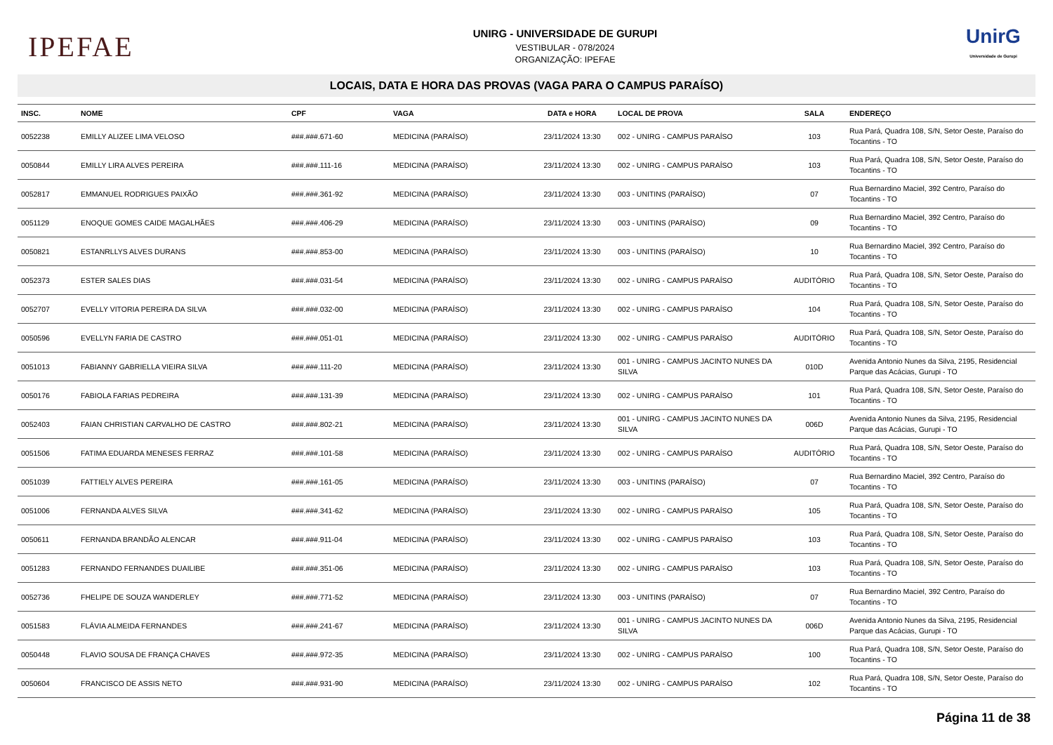IPEFAE
UNIRG - UNIVERSIDADE DE GURUPI
VESTIBULAR - 078/2024
ORGANIZAÇÃO: IPEFAE
UnirG
Universidade de Gurupi
LOCAIS, DATA E HORA DAS PROVAS (VAGA PARA O CAMPUS PARAÍSO)
| INSC. | NOME | CPF | VAGA | DATA e HORA | LOCAL DE PROVA | SALA | ENDEREÇO |
| --- | --- | --- | --- | --- | --- | --- | --- |
| 0052238 | EMILLY ALIZEE LIMA VELOSO | ###.###.671-60 | MEDICINA (PARAÍSO) | 23/11/2024 13:30 | 002 - UNIRG - CAMPUS PARAÍSO | 103 | Rua Pará, Quadra 108, S/N, Setor Oeste, Paraíso do Tocantins - TO |
| 0050844 | EMILLY LIRA ALVES PEREIRA | ###.###.111-16 | MEDICINA (PARAÍSO) | 23/11/2024 13:30 | 002 - UNIRG - CAMPUS PARAÍSO | 103 | Rua Pará, Quadra 108, S/N, Setor Oeste, Paraíso do Tocantins - TO |
| 0052817 | EMMANUEL RODRIGUES PAIXÃO | ###.###.361-92 | MEDICINA (PARAÍSO) | 23/11/2024 13:30 | 003 - UNITINS (PARAÍSO) | 07 | Rua Bernardino Maciel, 392 Centro, Paraíso do Tocantins - TO |
| 0051129 | ENOQUE GOMES CAIDE MAGALHÃES | ###.###.406-29 | MEDICINA (PARAÍSO) | 23/11/2024 13:30 | 003 - UNITINS (PARAÍSO) | 09 | Rua Bernardino Maciel, 392 Centro, Paraíso do Tocantins - TO |
| 0050821 | ESTANRLLYS ALVES DURANS | ###.###.853-00 | MEDICINA (PARAÍSO) | 23/11/2024 13:30 | 003 - UNITINS (PARAÍSO) | 10 | Rua Bernardino Maciel, 392 Centro, Paraíso do Tocantins - TO |
| 0052373 | ESTER SALES DIAS | ###.###.031-54 | MEDICINA (PARAÍSO) | 23/11/2024 13:30 | 002 - UNIRG - CAMPUS PARAÍSO | AUDITÓRIO | Rua Pará, Quadra 108, S/N, Setor Oeste, Paraíso do Tocantins - TO |
| 0052707 | EVELLY VITORIA PEREIRA DA SILVA | ###.###.032-00 | MEDICINA (PARAÍSO) | 23/11/2024 13:30 | 002 - UNIRG - CAMPUS PARAÍSO | 104 | Rua Pará, Quadra 108, S/N, Setor Oeste, Paraíso do Tocantins - TO |
| 0050596 | EVELLYN FARIA DE CASTRO | ###.###.051-01 | MEDICINA (PARAÍSO) | 23/11/2024 13:30 | 002 - UNIRG - CAMPUS PARAÍSO | AUDITÓRIO | Rua Pará, Quadra 108, S/N, Setor Oeste, Paraíso do Tocantins - TO |
| 0051013 | FABIANNY GABRIELLA VIEIRA SILVA | ###.###.111-20 | MEDICINA (PARAÍSO) | 23/11/2024 13:30 | 001 - UNIRG - CAMPUS JACINTO NUNES DA SILVA | 010D | Avenida Antonio Nunes da Silva, 2195, Residencial Parque das Acácias, Gurupi - TO |
| 0050176 | FABIOLA FARIAS PEDREIRA | ###.###.131-39 | MEDICINA (PARAÍSO) | 23/11/2024 13:30 | 002 - UNIRG - CAMPUS PARAÍSO | 101 | Rua Pará, Quadra 108, S/N, Setor Oeste, Paraíso do Tocantins - TO |
| 0052403 | FAIAN CHRISTIAN CARVALHO DE CASTRO | ###.###.802-21 | MEDICINA (PARAÍSO) | 23/11/2024 13:30 | 001 - UNIRG - CAMPUS JACINTO NUNES DA SILVA | 006D | Avenida Antonio Nunes da Silva, 2195, Residencial Parque das Acácias, Gurupi - TO |
| 0051506 | FATIMA EDUARDA MENESES FERRAZ | ###.###.101-58 | MEDICINA (PARAÍSO) | 23/11/2024 13:30 | 002 - UNIRG - CAMPUS PARAÍSO | AUDITÓRIO | Rua Pará, Quadra 108, S/N, Setor Oeste, Paraíso do Tocantins - TO |
| 0051039 | FATTIELY ALVES PEREIRA | ###.###.161-05 | MEDICINA (PARAÍSO) | 23/11/2024 13:30 | 003 - UNITINS (PARAÍSO) | 07 | Rua Bernardino Maciel, 392 Centro, Paraíso do Tocantins - TO |
| 0051006 | FERNANDA ALVES SILVA | ###.###.341-62 | MEDICINA (PARAÍSO) | 23/11/2024 13:30 | 002 - UNIRG - CAMPUS PARAÍSO | 105 | Rua Pará, Quadra 108, S/N, Setor Oeste, Paraíso do Tocantins - TO |
| 0050611 | FERNANDA BRANDÃO ALENCAR | ###.###.911-04 | MEDICINA (PARAÍSO) | 23/11/2024 13:30 | 002 - UNIRG - CAMPUS PARAÍSO | 103 | Rua Pará, Quadra 108, S/N, Setor Oeste, Paraíso do Tocantins - TO |
| 0051283 | FERNANDO FERNANDES DUAILIBE | ###.###.351-06 | MEDICINA (PARAÍSO) | 23/11/2024 13:30 | 002 - UNIRG - CAMPUS PARAÍSO | 103 | Rua Pará, Quadra 108, S/N, Setor Oeste, Paraíso do Tocantins - TO |
| 0052736 | FHELIPE DE SOUZA WANDERLEY | ###.###.771-52 | MEDICINA (PARAÍSO) | 23/11/2024 13:30 | 003 - UNITINS (PARAÍSO) | 07 | Rua Bernardino Maciel, 392 Centro, Paraíso do Tocantins - TO |
| 0051583 | FLÁVIA ALMEIDA FERNANDES | ###.###.241-67 | MEDICINA (PARAÍSO) | 23/11/2024 13:30 | 001 - UNIRG - CAMPUS JACINTO NUNES DA SILVA | 006D | Avenida Antonio Nunes da Silva, 2195, Residencial Parque das Acácias, Gurupi - TO |
| 0050448 | FLAVIO SOUSA DE FRANÇA CHAVES | ###.###.972-35 | MEDICINA (PARAÍSO) | 23/11/2024 13:30 | 002 - UNIRG - CAMPUS PARAÍSO | 100 | Rua Pará, Quadra 108, S/N, Setor Oeste, Paraíso do Tocantins - TO |
| 0050604 | FRANCISCO DE ASSIS NETO | ###.###.931-90 | MEDICINA (PARAÍSO) | 23/11/2024 13:30 | 002 - UNIRG - CAMPUS PARAÍSO | 102 | Rua Pará, Quadra 108, S/N, Setor Oeste, Paraíso do Tocantins - TO |
Página 11 de 38